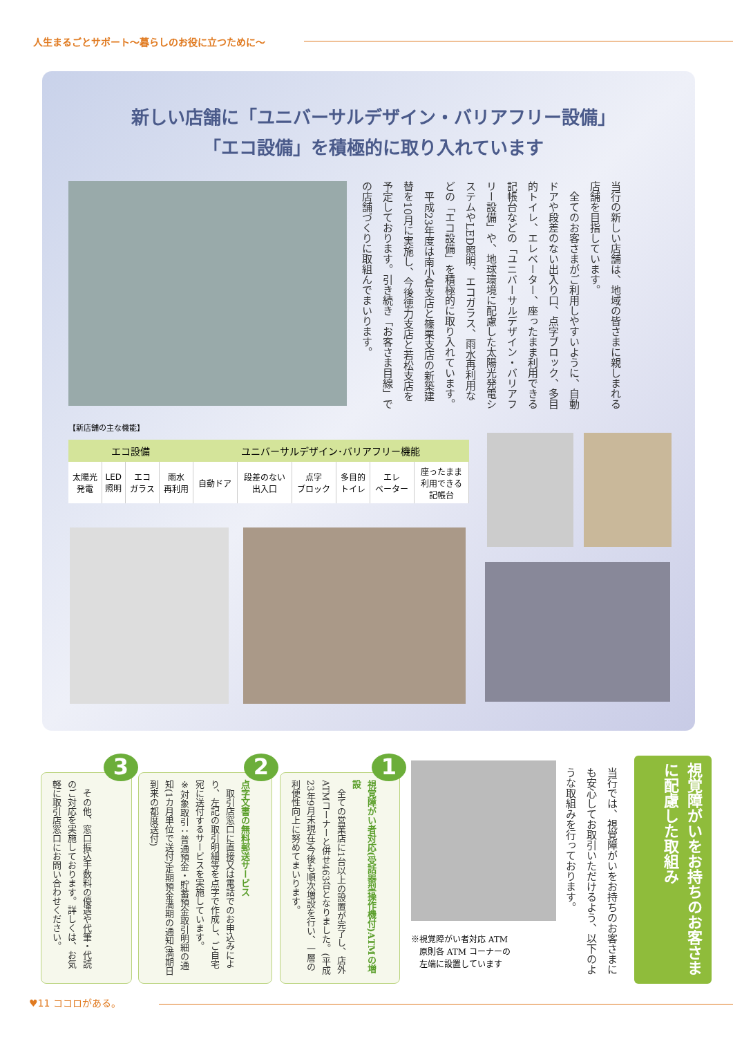人生まるごとサポート〜暮らしのお役に立つために〜
新しい店舗に「ユニバーサルデザイン・バリアフリー設備」
「エコ設備」を積極的に取り入れています
当行の新しい店舗は、地域の皆さまに親しまれる店舗を目指しています。
　全てのお客さまがご利用しやすいように、自動ドアや段差のない出入り口、点字ブロック、多目的トイレ、エレベーター、座ったまま利用できる記帳台などの「ユニバーサルデザイン・バリアフリー設備」や、地球環境に配慮した太陽光発電システムやLED照明、エコガラス、雨水再利用などの「エコ設備」を積極的に取り入れています。
　平成23年度は南小倉支店と篠栗支店の新築建替を10月に実施し、今後徳力支店と若松支店を予定しております。引き続き「お客さま目線」での店舗づくりに取組んでまいります。
【新店舗の主な機能】
| エコ設備 | | | | ユニバーサルデザイン･バリアフリー機能 | | | | | |
| --- | --- | --- | --- | --- | --- | --- | --- | --- | --- |
| 太陽光 発電 | LED 照明 | エコ ガラス | 雨水 再利用 | 自動ドア | 段差のない 出入口 | 点字 ブロック | 多目的 トイレ | エレ ベーター | 座ったまま 利用できる 記帳台 |
視覚障がいをお持ちのお客さまに配慮した取組み
当行では、視覚障がいをお持ちのお客さまにも安心してお取引いただけるよう、以下のような取組みを行っております。
※視覚障がい者対応 ATM
　原則各 ATM コーナーの
　左端に設置しています
1
視覚障がい者対応(受話器型操作機付)ATMの増設
　全ての営業店に1台以上の設置が完了し、店外ATMコーナーと併せ463台となりました。(平成23年9月末現在)今後も順次増設を行い、一層の利便性向上に努めてまいります。
2
点字文書の無料郵送サービス
　取引店窓口に直接又は電話でのお申込みにより、左記の取引明細等を点字で作成し、ご自宅宛に送付するサービスを実施しています。
※対象取引：普通預金・貯蓄預金取引明細の通知(1カ月単位で送付)定期預金満期の通知(満期日到来の都度送付)
3
　その他、窓口振込手数料の優遇や代筆・代読のご対応を実施しております。詳しくは、お気軽に取引店窓口にお問い合わせください。
♥11 ココロがある。